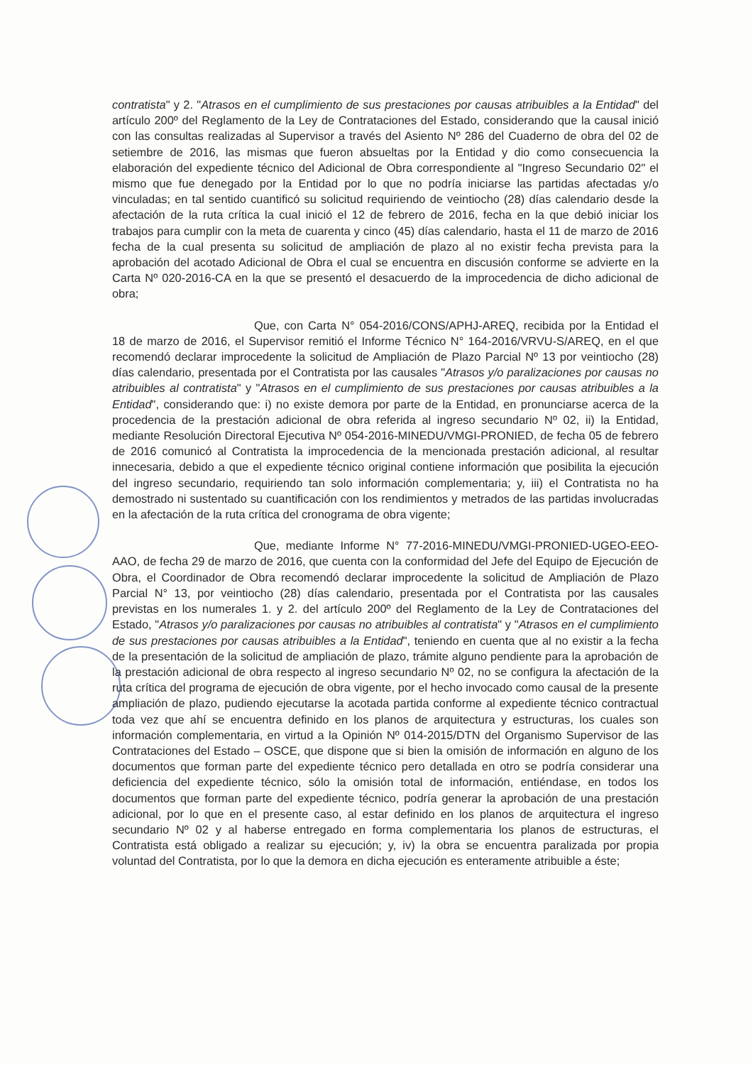contratista" y 2. "Atrasos en el cumplimiento de sus prestaciones por causas atribuibles a la Entidad" del artículo 200º del Reglamento de la Ley de Contrataciones del Estado, considerando que la causal inició con las consultas realizadas al Supervisor a través del Asiento Nº 286 del Cuaderno de obra del 02 de setiembre de 2016, las mismas que fueron absueltas por la Entidad y dio como consecuencia la elaboración del expediente técnico del Adicional de Obra correspondiente al "Ingreso Secundario 02" el mismo que fue denegado por la Entidad por lo que no podría iniciarse las partidas afectadas y/o vinculadas; en tal sentido cuantificó su solicitud requiriendo de veintiocho (28) días calendario desde la afectación de la ruta crítica la cual inició el 12 de febrero de 2016, fecha en la que debió iniciar los trabajos para cumplir con la meta de cuarenta y cinco (45) días calendario, hasta el 11 de marzo de 2016 fecha de la cual presenta su solicitud de ampliación de plazo al no existir fecha prevista para la aprobación del acotado Adicional de Obra el cual se encuentra en discusión conforme se advierte en la Carta Nº 020-2016-CA en la que se presentó el desacuerdo de la improcedencia de dicho adicional de obra;
Que, con Carta N° 054-2016/CONS/APHJ-AREQ, recibida por la Entidad el 18 de marzo de 2016, el Supervisor remitió el Informe Técnico N° 164-2016/VRVU-S/AREQ, en el que recomendó declarar improcedente la solicitud de Ampliación de Plazo Parcial Nº 13 por veintiocho (28) días calendario, presentada por el Contratista por las causales "Atrasos y/o paralizaciones por causas no atribuibles al contratista" y "Atrasos en el cumplimiento de sus prestaciones por causas atribuibles a la Entidad", considerando que: i) no existe demora por parte de la Entidad, en pronunciarse acerca de la procedencia de la prestación adicional de obra referida al ingreso secundario Nº 02, ii) la Entidad, mediante Resolución Directoral Ejecutiva Nº 054-2016-MINEDU/VMGI-PRONIED, de fecha 05 de febrero de 2016 comunicó al Contratista la improcedencia de la mencionada prestación adicional, al resultar innecesaria, debido a que el expediente técnico original contiene información que posibilita la ejecución del ingreso secundario, requiriendo tan solo información complementaria; y, iii) el Contratista no ha demostrado ni sustentado su cuantificación con los rendimientos y metrados de las partidas involucradas en la afectación de la ruta crítica del cronograma de obra vigente;
Que, mediante Informe N° 77-2016-MINEDU/VMGI-PRONIED-UGEO-EEO-AAO, de fecha 29 de marzo de 2016, que cuenta con la conformidad del Jefe del Equipo de Ejecución de Obra, el Coordinador de Obra recomendó declarar improcedente la solicitud de Ampliación de Plazo Parcial N° 13, por veintiocho (28) días calendario, presentada por el Contratista por las causales previstas en los numerales 1. y 2. del artículo 200º del Reglamento de la Ley de Contrataciones del Estado, "Atrasos y/o paralizaciones por causas no atribuibles al contratista" y "Atrasos en el cumplimiento de sus prestaciones por causas atribuibles a la Entidad", teniendo en cuenta que al no existir a la fecha de la presentación de la solicitud de ampliación de plazo, trámite alguno pendiente para la aprobación de la prestación adicional de obra respecto al ingreso secundario Nº 02, no se configura la afectación de la ruta crítica del programa de ejecución de obra vigente, por el hecho invocado como causal de la presente ampliación de plazo, pudiendo ejecutarse la acotada partida conforme al expediente técnico contractual toda vez que ahí se encuentra definido en los planos de arquitectura y estructuras, los cuales son información complementaria, en virtud a la Opinión Nº 014-2015/DTN del Organismo Supervisor de las Contrataciones del Estado – OSCE, que dispone que si bien la omisión de información en alguno de los documentos que forman parte del expediente técnico pero detallada en otro se podría considerar una deficiencia del expediente técnico, sólo la omisión total de información, entiéndase, en todos los documentos que forman parte del expediente técnico, podría generar la aprobación de una prestación adicional, por lo que en el presente caso, al estar definido en los planos de arquitectura el ingreso secundario Nº 02 y al haberse entregado en forma complementaria los planos de estructuras, el Contratista está obligado a realizar su ejecución; y, iv) la obra se encuentra paralizada por propia voluntad del Contratista, por lo que la demora en dicha ejecución es enteramente atribuible a éste;